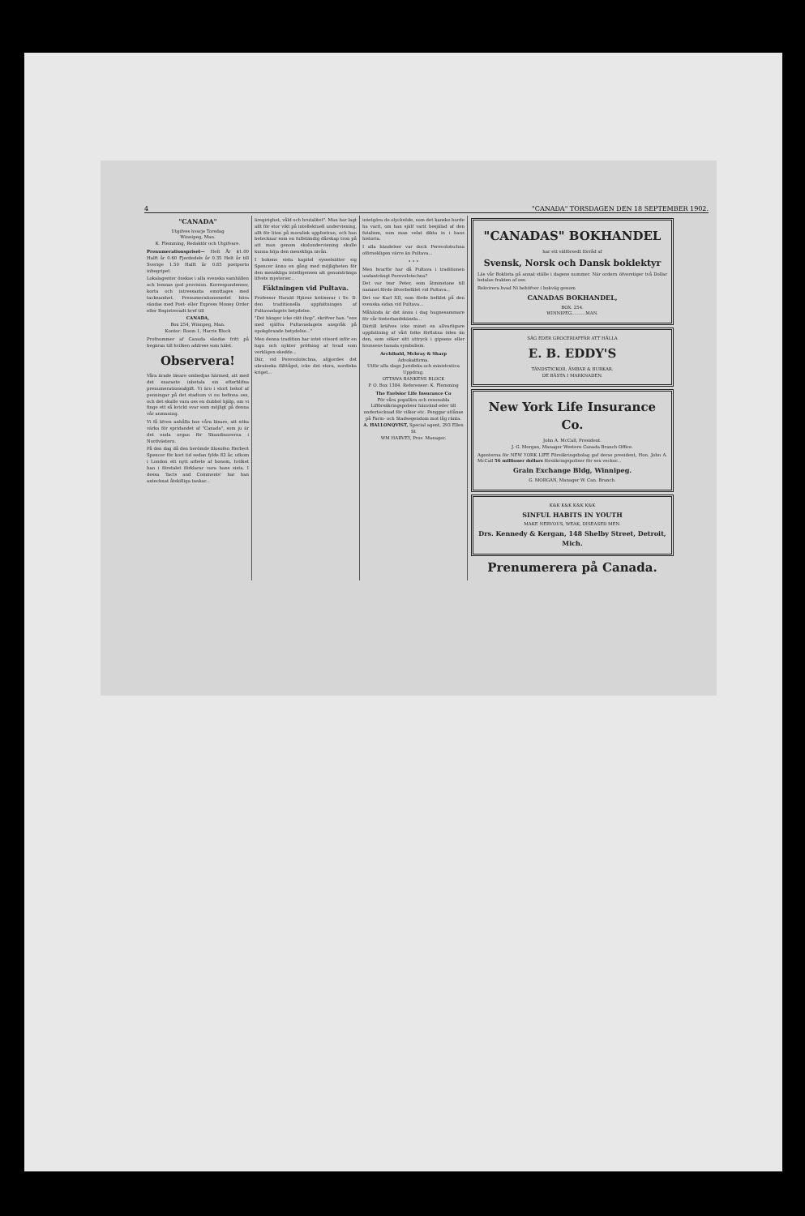4 "CANADA" TORSDAGEN DEN 18 SEPTEMBER 1902.
"CANADA"
Utgifves hvarje Torsdag
Winnipeg, Man.
K. Flemming, Redaktör och Utgifvare.
Prenumerationspriset— Helt År $1.00 Halft år 0.60 Fjerdedels år 0.35 Helt år till Sverige 1.50 Halft år 0.85 postporto inbegripet.
Lokalagenter önskas i alla svenska samhällen och lemnas god provision. Korrespondenser, korta och intressanta emottages med tacksamhet. Prenumerationsmedel böra sändas med Post- eller Express Money Order eller Registreradt bref till
CANADA,
Box 254, Winnpeg, Man.
Kontor: Room 1, Harris Block
Profnummer af Canada sändas fritt på begäran till hvilken address som hälst.
Observera!
Våra ärade läsare ombedjas härmed, att med det snaraste inbetala sin efterblifna prenumerationsafgift. Vi äro i stort behof af penningar på det stadium vi nu befinna oss, och det skulle vara oss en dubbel hjälp, om vi finge ett så kvickt svar som möjligt på denna vår anmaning.
Vi få äfven anhålla hos våra läsare, att söka värka för spridandet af "Canada", som ju är det enda organ för Skandinaverna i Nordvästern.
På den dag då den berömde filosofen Herbert Spencer för kort tid sedan fylde 82 år, utkom i London ett nytt arbete af honom, hvilket han i företalet förklarar vara hans sista. I dessa 'facts and Comments' har han antecknat åtskilliga tankar...
äregirighet, våld och brutalitet". Man har lagt allt för stor vikt på intellektuell undervisning, allt för liten på moralisk uppfostran, och han betecknar som en fullständig dårskap tron på att man genom skolundervisning skulle kunna höja den menskliga nivån.
I bokens sista kapitel sysselsätter sig Spencer ännu en gång med möjligheten för den menskliga intelligensen att genomtränga lifvets mysterier...
Fäktningen vid Pultava.
Professor Harald Hjärne kritiserar i Sv. D. den traditionella uppfattningen af Pultavaslagets betydelse.
"Det hänger icke rätt ihop", skrifver han. "ens med själfva Pultavaslagets anspråk på epokgörande betydelse..."
Men denna tradition har intet vitsord inför en lugn och nykter pröfning af hvad som verkligen skedde...
Där, vid Perevolotschna, afgjordes det ukrainska fälttåget, icke det stora, nordiska kriget...
intetgöra de olycksöde, som det kanske borde ha varit, om han själf varit besjälad af den fatalism, som man velat dikta in i hans historia.
I alla händelser var dock Perevolotschna oförnekligen värre än Pultava...
• • •
Men hvarför har då Pultava i traditionen undanträngt Perevolotschna?
Det var tsar Peter, som åtminstone till namnet förde öfverbefälet vid Pultava...
Det var Karl XII, som förde befälet på den svenska sidan vid Pultava...
Måhända är det ännu i dag hugnesammare för vår fosterlandskänsla...
Därtill kräfves icke minst en allvarligare uppfattning af vårt folks förflutna öden än den, som söker sitt uttryck i gipsens eller bronsens banala symbolism.
Archibald, Mcbray & Sharp
Advokatfirma.
Utför alla slags Juridiska och ministrativa Uppdrag.
OTTAWA BANKENS BLOCK
P. O. Box 1384. Referenser: K. Flemming
The Exelsior Life Insurance Co
För våra populära och resonabla Lifförsäkringspoliser hänvänd eder till undertecknad för vilkor etc. Penggar utlånas på Farm- och Stadsegendom mot låg ränta.
A. HALLONQVIST, Special agent, 293 Ellen St
WM HARVEY, Prov. Manager.
"CANADAS" BOKHANDEL
har ett välförsedt förråd af
Svensk, Norsk och Dansk boklektyr
Läs vår Boklista på annat ställe i dagens nummer. När ordern öfverstiger två Dollar betalas frakten af oss.
Rekvirera hvad Ni behöfver i bokväg genom
CANADAS BOKHANDEL,
BOX. 254.
WINNIPEG..........MAN.
SÄG EDER GROCERIAFFÄR ATT HÅLLA
E. B. EDDY'S
TÄNDSTICKOR, ÄMBAR & BURKAR.
DE BÄSTA I MARKNADEN.
New York Life Insurance Co.
John A. McCall, President.
J. G. Morgan, Manager Western Canada Branch Office.
Agenterna för NEW YORK LIFE Försäkringsbolag gaf deras president, Hon. John A. McCall 56 millioner dollars försäkringspoliser för sex veckor...
Grain Exchange Bldg, Winnipeg.
G. MORGAN, Manager W. Can. Branch.
K&K K&K K&K K&K
SINFUL HABITS IN YOUTH
MAKE NERVOUS, WEAK, DISEASED MEN.
Drs. Kennedy & Kergan, 148 Shelby Street, Detroit, Mich.
Prenumerera på Canada.